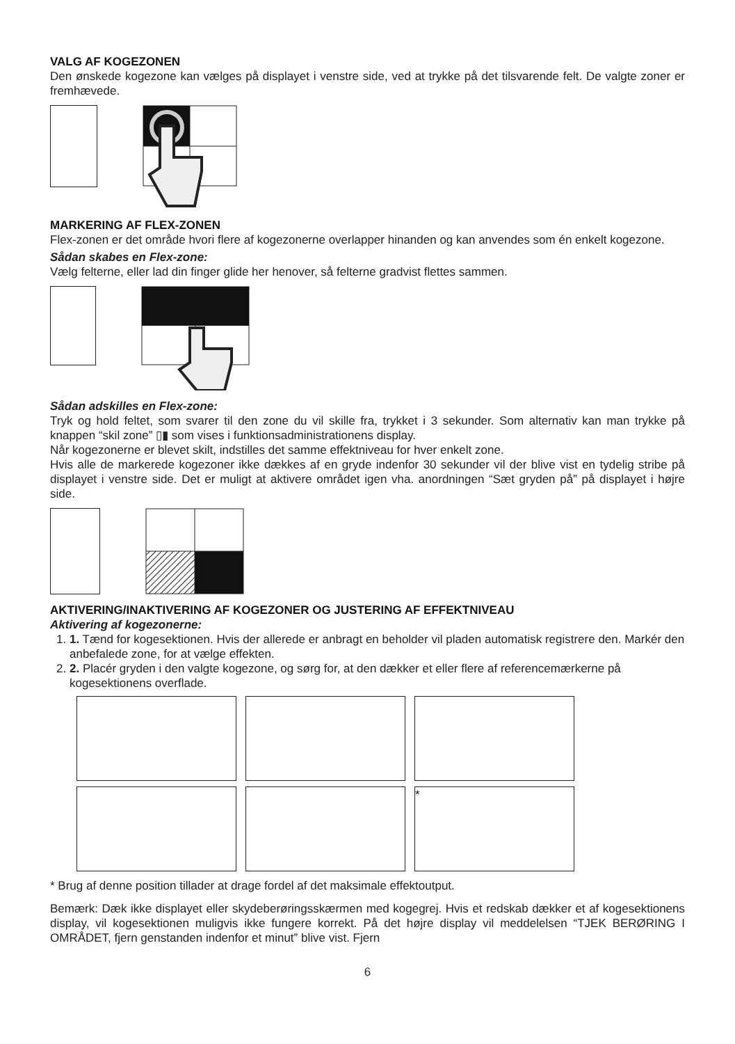VALG AF KOGEZONEN
Den ønskede kogezone kan vælges på displayet i venstre side, ved at trykke på det tilsvarende felt. De valgte zoner er fremhævede.
MARKERING AF FLEX-ZONEN
Flex-zonen er det område hvori flere af kogezonerne overlapper hinanden og kan anvendes som én enkelt kogezone.
Sådan skabes en Flex-zone:
Vælg felterne, eller lad din finger glide her henover, så felterne gradvist flettes sammen.
Sådan adskilles en Flex-zone:
Tryk og hold feltet, som svarer til den zone du vil skille fra, trykket i 3 sekunder. Som alternativ kan man trykke på knappen “skil zone” ▯▮ som vises i funktionsadministrationens display.
Når kogezonerne er blevet skilt, indstilles det samme effektniveau for hver enkelt zone.
Hvis alle de markerede kogezoner ikke dækkes af en gryde indenfor 30 sekunder vil der blive vist en tydelig stribe på displayet i venstre side. Det er muligt at aktivere området igen vha. anordningen “Sæt gryden på” på displayet i højre side.
AKTIVERING/INAKTIVERING AF KOGEZONER OG JUSTERING AF EFFEKTNIVEAU
Aktivering af kogezonerne:
1. 1. Tænd for kogesektionen. Hvis der allerede er anbragt en beholder vil pladen automatisk registrere den. Markér den anbefalede zone, for at vælge effekten.
2. 2. Placér gryden i den valgte kogezone, og sørg for, at den dækker et eller flere af referencemærkerne på kogesektionens overflade.
*
* Brug af denne position tillader at drage fordel af det maksimale effektoutput.
Bemærk: Dæk ikke displayet eller skydeberøringsskærmen med kogegrej. Hvis et redskab dækker et af kogesektionens display, vil kogesektionen muligvis ikke fungere korrekt. På det højre display vil meddelelsen “TJEK BERØRING I OMRÅDET, fjern genstanden indenfor et minut” blive vist. Fjern
6